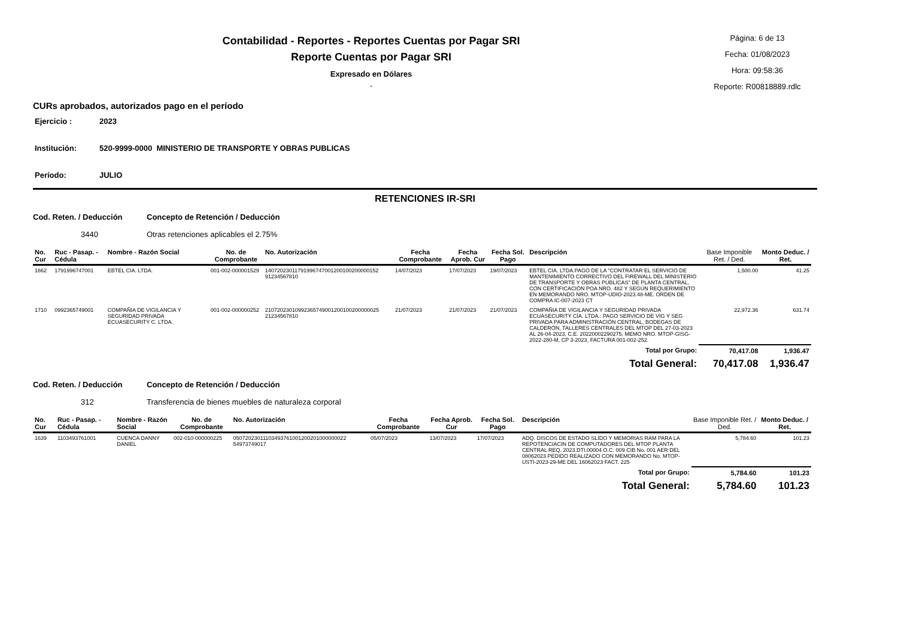Contabilidad - Reportes - Reportes Cuentas por Pagar SRI
Reporte Cuentas por Pagar SRI
Expresado en Dólares
.
Página: 6 de 13
Fecha: 01/08/2023
Hora: 09:58:36
Reporte: R00818889.rdlc
CURs aprobados, autorizados pago en el período
Ejercicio : 2023
Institución: 520-9999-0000 MINISTERIO DE TRANSPORTE Y OBRAS PUBLICAS
Período: JULIO
RETENCIONES IR-SRI
Cod. Reten. / Deducción Concepto de Retención / Deducción
3440 Otras retenciones aplicables el 2.75%
| No. Cur | Ruc - Pasap. - Cédula | Nombre - Razón Social | No. de Comprobante | No. Autorización | Fecha Comprobante | Fecha Aprob. Cur | Fecha Sol. Pago | Descripción | Base Imponible Ret. / Ded. | Monto Deduc. / Ret. |
| --- | --- | --- | --- | --- | --- | --- | --- | --- | --- | --- |
| 1662 | 1791996747001 | EBTEL CIA. LTDA. | 001-002-000001529 | 14072023011791996747001200100200000152 91234567810 | 14/07/2023 | 17/07/2023 | 19/07/2023 | EBTEL CIA. LTDA.PAGO DE LA "CONTRATAR EL SERVICIO DE MANTENIMIENTO CORRECTIVO DEL FIREWALL DEL MINISTERIO DE TRANSPORTE Y OBRAS PÚBLICAS" DE PLANTA CENTRAL, CON CERTIFICACIÓN POA NRO. 482 Y SEGÚN REQUERIMIENTO EN MEMORANDO NRO. MTOP-UDIO-2023.48-ME. ORDEN DE COMPRA IC-007-2023 CT | 1,500.00 | 41.25 |
| 1710 | 0992365749001 | COMPAÑIA DE VIGILANCIA Y SEGURIDAD PRIVADA ECUASECURITY C. LTDA. | 001-002-000000252 | 21072023010992365749001200100200000025 21234567810 | 21/07/2023 | 21/07/2023 | 21/07/2023 | COMPAÑIA DE VIGILANCIA Y SEGURIDAD PRIVADA ECUASECURITY CÍA. LTDA.: PAGO SERVICIO DE VIG Y SEG PRIVADA PARA ADMINISTRACIÓN CENTRAL, BODEGAS DE CALDERÓN, TALLERES CENTRALES DEL MTOP DEL 27-03-2023 AL 26-04-2023, C.E. 20220002290275, MEMO NRO. MTOP-GISG-2022-280-M, CP 3-2023, FACTURA 001-002-252. | 22,972.36 | 631.74 |
| Total por Grupo: | | | | | | | | | 70,417.08 | 1,936.47 |
| Total General: | | | | | | | | | 70,417.08 | 1,936.47 |
Cod. Reten. / Deducción Concepto de Retención / Deducción
312 Transferencia de bienes muebles de naturaleza corporal
| No. Cur | Ruc - Pasap. - Cédula | Nombre - Razón Social | No. de Comprobante | No. Autorización | Fecha Comprobante | Fecha Aprob. Cur | Fecha Sol. Pago | Descripción | Base Imponible Ret. / Ded. | Monto Deduc. / Ret. |
| --- | --- | --- | --- | --- | --- | --- | --- | --- | --- | --- |
| 1639 | 1103493761001 | CUENCA DANNY DANIEL | 002-010-000000225 | 05072023011103493761001200201000000022 54973749017 | 05/07/2023 | 13/07/2023 | 17/07/2023 | ADQ. DISCOS DE ESTADO SLIDO Y MEMORIAS RAM PARA LA REPOTENCIACIN DE COMPUTADORES DEL MTOP PLANTA CENTRAL REQ. 2023.DTI.00004 O.C. 009 CIB No. 001 AER DEL 08062023 PEDIDO REALIZADO CON MEMORANDO No. MTOP-USTI-2023-29-ME DEL 16062023 FACT. 225 | 5,784.60 | 101.23 |
| Total por Grupo: | | | | | | | | | 5,784.60 | 101.23 |
| Total General: | | | | | | | | | 5,784.60 | 101.23 |